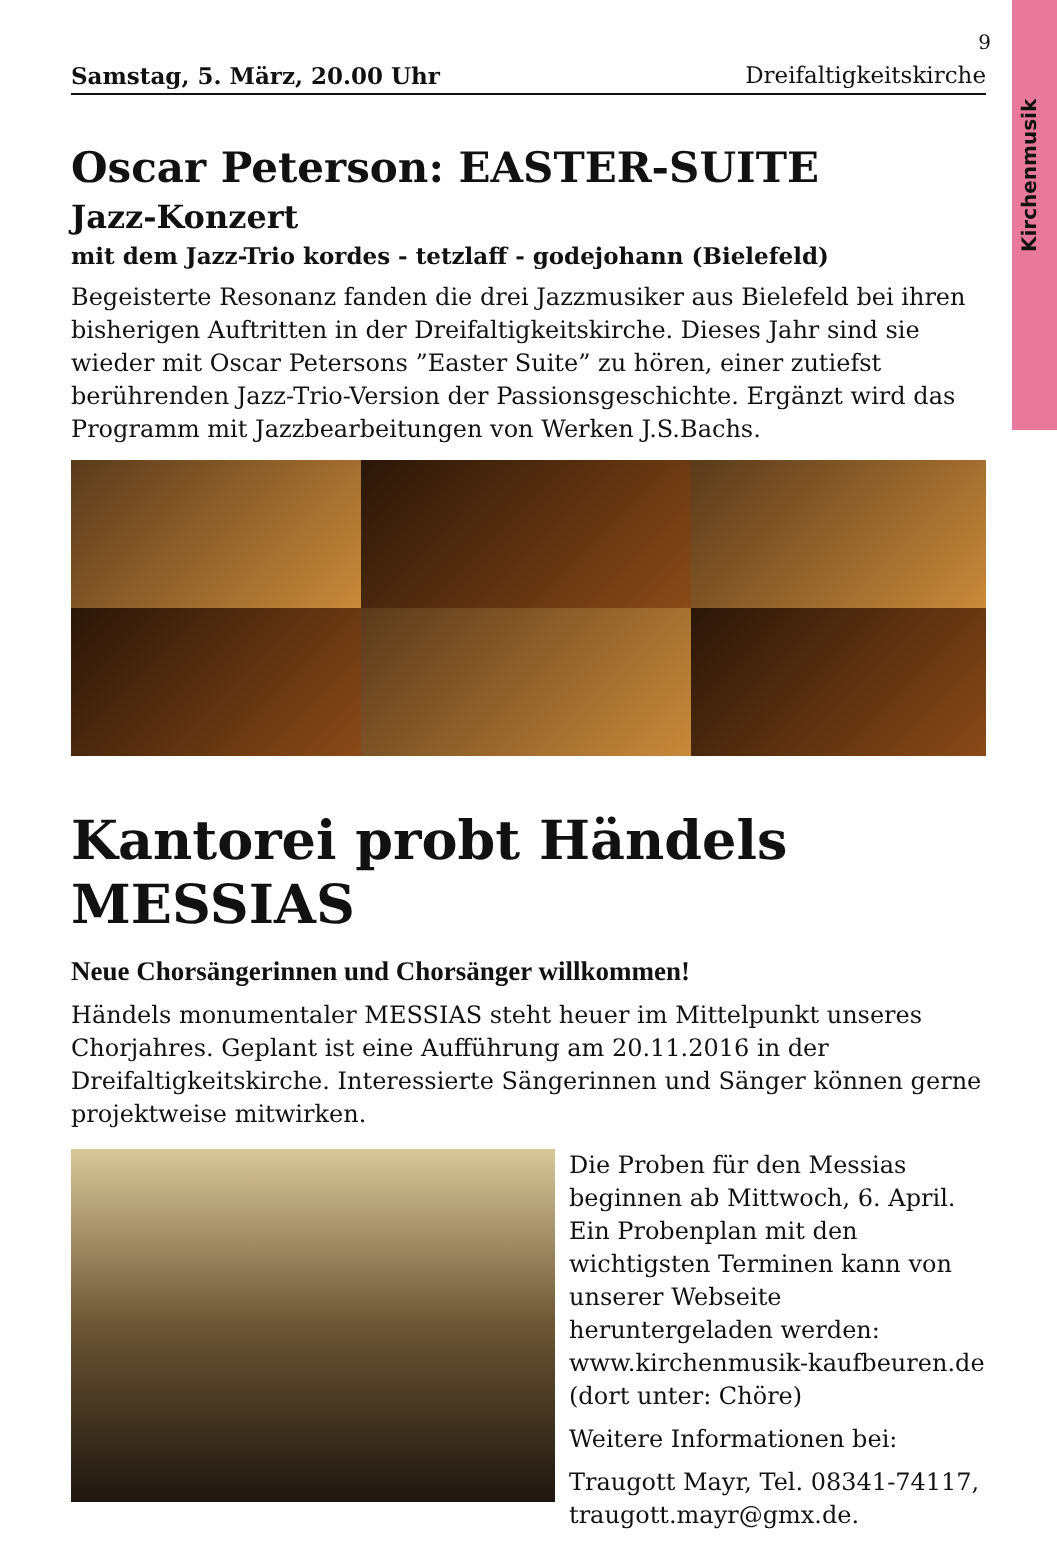Kirchenmusik
9
Samstag, 5. März, 20.00 Uhr Dreifaltigkeitskirche
Oscar Peterson: EASTER-SUITE
Jazz-Konzert
mit dem Jazz-Trio kordes - tetzlaff - godejohann (Bielefeld)
Begeisterte Resonanz fanden die drei Jazzmusiker aus Bielefeld bei ihren bisherigen Auftritten in der Dreifaltigkeitskirche. Dieses Jahr sind sie wieder mit Oscar Petersons ”Easter Suite” zu hören, einer zutiefst berührenden Jazz-Trio-Version der Passionsgeschichte. Ergänzt wird das Programm mit Jazzbearbeitungen von Werken J.S.Bachs.
Kantorei probt Händels MESSIAS
Neue Chorsängerinnen und Chorsänger willkommen!
Händels monumentaler MESSIAS steht heuer im Mittelpunkt unseres Chorjahres. Geplant ist eine Aufführung am 20.11.2016 in der Dreifaltigkeitskirche. Interessierte Sängerinnen und Sänger können gerne projektweise mitwirken.
Die Proben für den Messias beginnen ab Mittwoch, 6. April.
Ein Probenplan mit den wichtigsten Terminen kann von unserer Webseite heruntergeladen werden:
www.kirchenmusik-kaufbeuren.de
(dort unter: Chöre)
Weitere Informationen bei:
Traugott Mayr, Tel. 08341-74117, traugott.mayr@gmx.de.